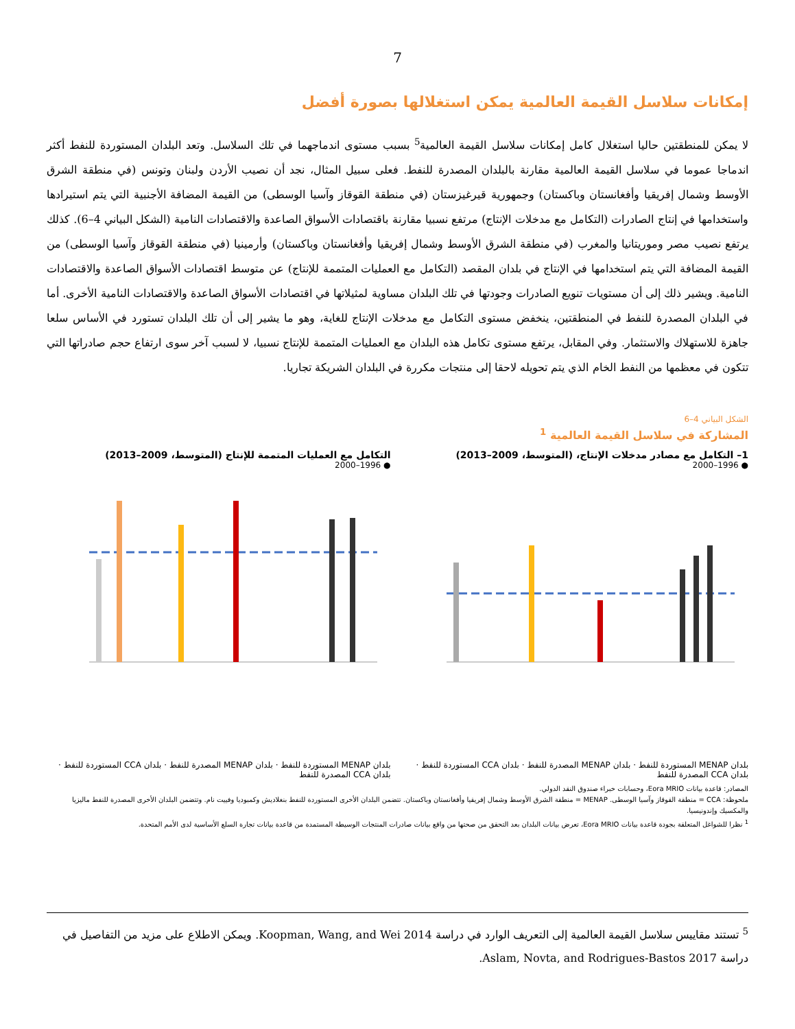7
إمكانات سلاسل القيمة العالمية يمكن استغلالها بصورة أفضل
لا يمكن للمنطقتين حاليا استغلال كامل إمكانات سلاسل القيمة العالمية<sup>5</sup> بسبب مستوى اندماجهما في تلك السلاسل. وتعد البلدان المستوردة للنفط أكثر اندماجا عموما في سلاسل القيمة العالمية مقارنة بالبلدان المصدرة للنفط. فعلى سبيل المثال، نجد أن نصيب الأردن ولبنان وتونس (في منطقة الشرق الأوسط وشمال إفريقيا وأفغانستان وباكستان) وجمهورية قيرغيزستان (في منطقة القوقاز وآسيا الوسطى) من القيمة المضافة الأجنبية التي يتم استيرادها واستخدامها في إنتاج الصادرات (التكامل مع مدخلات الإنتاج) مرتفع نسبيا مقارنة باقتصادات الأسواق الصاعدة والاقتصادات النامية (الشكل البياني 4–6). كذلك يرتفع نصيب مصر وموريتانيا والمغرب (في منطقة الشرق الأوسط وشمال إفريقيا وأفغانستان وباكستان) وأرمينيا (في منطقة القوقاز وآسيا الوسطى) من القيمة المضافة التي يتم استخدامها في الإنتاج في بلدان المقصد (التكامل مع العمليات المتممة للإنتاج) عن متوسط اقتصادات الأسواق الصاعدة والاقتصادات النامية. ويشير ذلك إلى أن مستويات تنويع الصادرات وجودتها في تلك البلدان مساوية لمثيلاتها في اقتصادات الأسواق الصاعدة والاقتصادات النامية الأخرى. أما في البلدان المصدرة للنفط في المنطقتين، ينخفض مستوى التكامل مع مدخلات الإنتاج للغاية، وهو ما يشير إلى أن تلك البلدان تستورد في الأساس سلعا جاهزة للاستهلاك والاستثمار. وفي المقابل، يرتفع مستوى تكامل هذه البلدان مع العمليات المتممة للإنتاج نسبيا، لا لسبب آخر سوى ارتفاع حجم صادراتها التي تتكون في معظمها من النفط الخام الذي يتم تحويله لاحقا إلى منتجات مكررة في البلدان الشريكة تجاريا.
الشكل البياني 4–6
المشاركة في سلاسل القيمة العالمية <sup>1</sup>
1– التكامل مع مصادر مدخلات الإنتاج، (المتوسط، 2009–2013)
● 1996–2000
بلدان MENAP المستوردة للنفط · بلدان MENAP المصدرة للنفط · بلدان CCA المستوردة للنفط · بلدان CCA المصدرة للنفط
التكامل مع العمليات المتممة للإنتاج (المتوسط، 2009–2013)
● 1996–2000
بلدان MENAP المستوردة للنفط · بلدان MENAP المصدرة للنفط · بلدان CCA المستوردة للنفط · بلدان CCA المصدرة للنفط
المصادر: قاعدة بيانات Eora MRIO، وحسابات خبراء صندوق النقد الدولي.
ملحوظة: CCA = منطقة القوقاز وآسيا الوسطى. MENAP = منطقة الشرق الأوسط وشمال إفريقيا وأفغانستان وباكستان. تتضمن البلدان الأخرى المستوردة للنفط بنغلاديش وكمبوديا وفييت نام. وتتضمن البلدان الأخرى المصدرة للنفط ماليزيا والمكسيك وإندونيسيا.
<sup>1</sup> نظرا للشواغل المتعلقة بجودة قاعدة بيانات Eora MRIO، تعرض بيانات البلدان بعد التحقق من صحتها من واقع بيانات صادرات المنتجات الوسيطة المستمدة من قاعدة بيانات تجارة السلع الأساسية لدى الأمم المتحدة.
<sup>5</sup> تستند مقاييس سلاسل القيمة العالمية إلى التعريف الوارد في دراسة Koopman, Wang, and Wei 2014. ويمكن الاطلاع على مزيد من التفاصيل في دراسة Aslam, Novta, and Rodrigues-Bastos 2017.